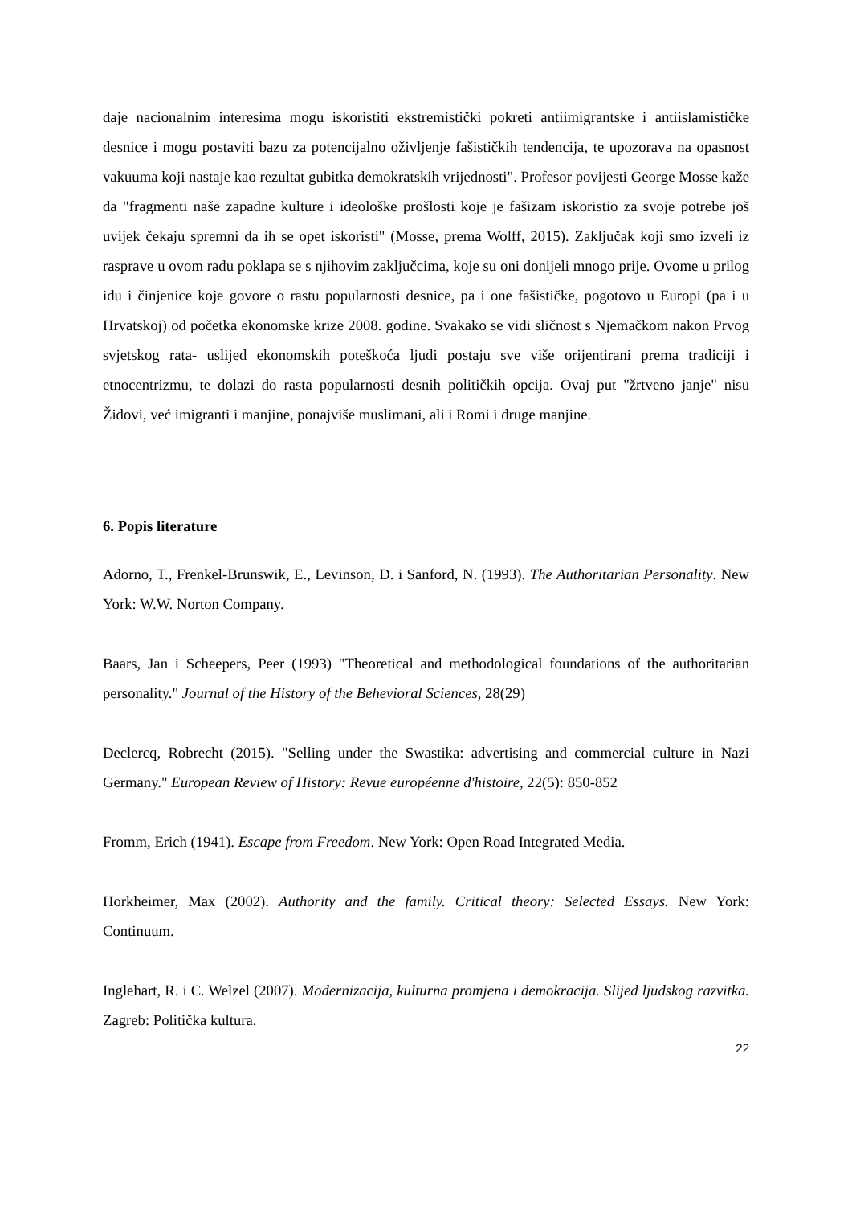daje nacionalnim interesima mogu iskoristiti ekstremistički pokreti antiimigrantske i antiislamističke desnice i mogu postaviti bazu za potencijalno oživljenje fašističkih tendencija, te upozorava na opasnost vakuuma koji nastaje kao rezultat gubitka demokratskih vrijednosti". Profesor povijesti George Mosse kaže da "fragmenti naše zapadne kulture i ideološke prošlosti koje je fašizam iskoristio za svoje potrebe još uvijek čekaju spremni da ih se opet iskoristi" (Mosse, prema Wolff, 2015). Zaključak koji smo izveli iz rasprave u ovom radu poklapa se s njihovim zaključcima, koje su oni donijeli mnogo prije. Ovome u prilog idu i činjenice koje govore o rastu popularnosti desnice, pa i one fašističke, pogotovo u Europi (pa i u Hrvatskoj) od početka ekonomske krize 2008. godine. Svakako se vidi sličnost s Njemačkom nakon Prvog svjetskog rata- uslijed ekonomskih poteškoća ljudi postaju sve više orijentirani prema tradiciji i etnocentrizmu, te dolazi do rasta popularnosti desnih političkih opcija. Ovaj put "žrtveno janje" nisu Židovi, već imigranti i manjine, ponajviše muslimani, ali i Romi i druge manjine.
6. Popis literature
Adorno, T., Frenkel-Brunswik, E., Levinson, D. i Sanford, N. (1993). The Authoritarian Personality. New York: W.W. Norton Company.
Baars, Jan i Scheepers, Peer (1993) "Theoretical and methodological foundations of the authoritarian personality." Journal of the History of the Behevioral Sciences, 28(29)
Declercq, Robrecht (2015). "Selling under the Swastika: advertising and commercial culture in Nazi Germany." European Review of History: Revue européenne d'histoire, 22(5): 850-852
Fromm, Erich (1941). Escape from Freedom. New York: Open Road Integrated Media.
Horkheimer, Max (2002). Authority and the family. Critical theory: Selected Essays. New York: Continuum.
Inglehart, R. i C. Welzel (2007). Modernizacija, kulturna promjena i demokracija. Slijed ljudskog razvitka. Zagreb: Politička kultura.
22